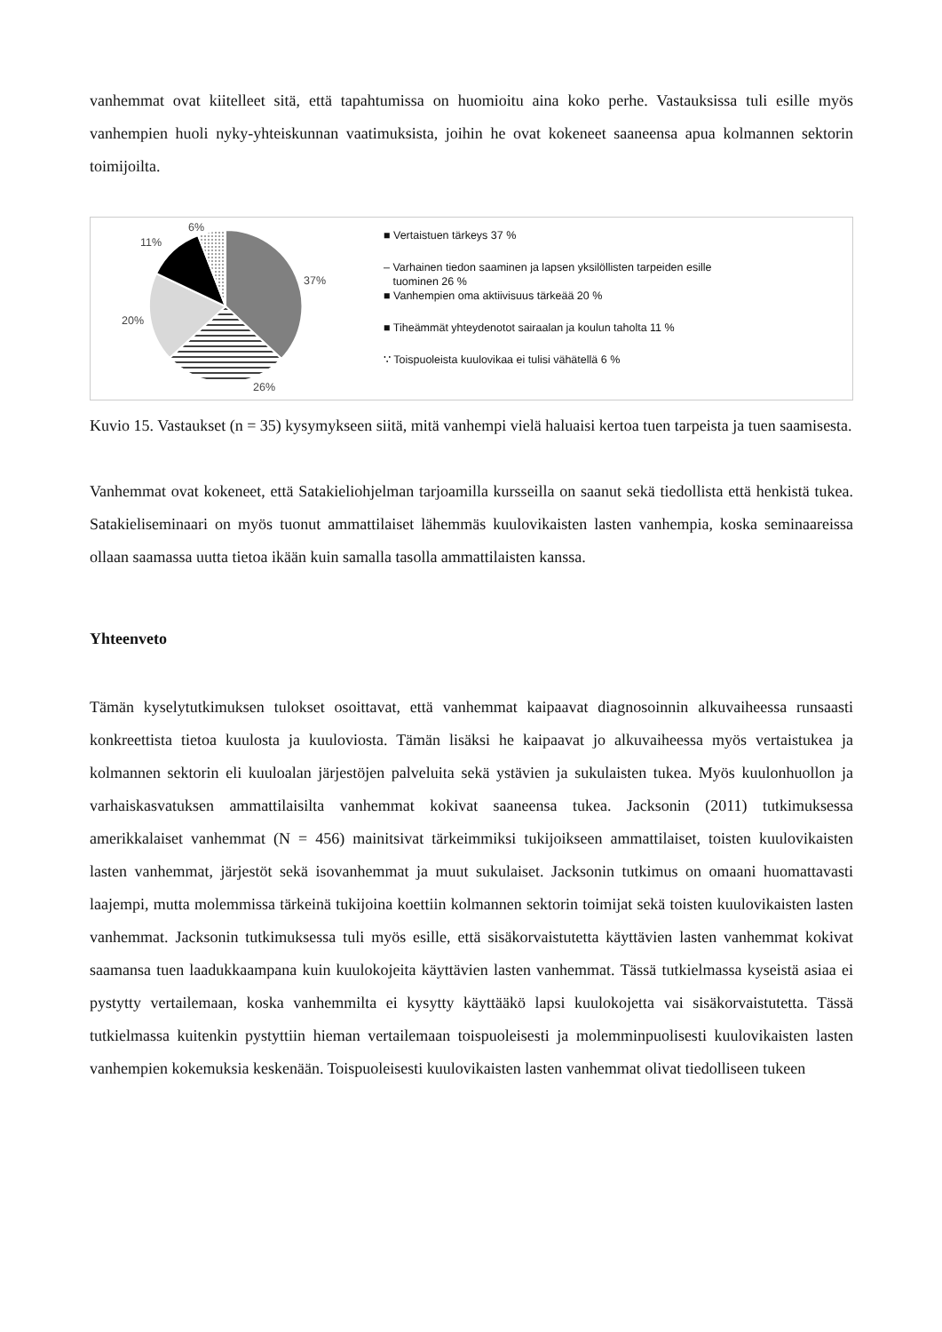vanhemmat ovat kiitelleet sitä, että tapahtumissa on huomioitu aina koko perhe. Vastauksissa tuli esille myös vanhempien huoli nyky-yhteiskunnan vaatimuksista, joihin he ovat kokeneet saaneensa apua kolmannen sektorin toimijoilta.
6%
11%
37%
20%
26%
■ Vertaistuen tärkeys 37 %
– Varhainen tiedon saaminen ja lapsen yksilöllisten tarpeiden esille
tuominen 26 %
■ Vanhempien oma aktiivisuus tärkeää 20 %
■ Tiheämmät yhteydenotot sairaalan ja koulun taholta 11 %
∵ Toispuoleista kuulovikaa ei tulisi vähätellä 6 %
Kuvio 15. Vastaukset (n = 35) kysymykseen siitä, mitä vanhempi vielä haluaisi kertoa tuen tarpeista ja tuen saamisesta.
Vanhemmat ovat kokeneet, että Satakieliohjelman tarjoamilla kursseilla on saanut sekä tiedollista että henkistä tukea. Satakieliseminaari on myös tuonut ammattilaiset lähemmäs kuulovikaisten lasten vanhempia, koska seminaareissa ollaan saamassa uutta tietoa ikään kuin samalla tasolla ammattilaisten kanssa.
Yhteenveto
Tämän kyselytutkimuksen tulokset osoittavat, että vanhemmat kaipaavat diagnosoinnin alkuvaiheessa runsaasti konkreettista tietoa kuulosta ja kuuloviosta. Tämän lisäksi he kaipaavat jo alkuvaiheessa myös vertaistukea ja kolmannen sektorin eli kuuloalan järjestöjen palveluita sekä ystävien ja sukulaisten tukea. Myös kuulonhuollon ja varhaiskasvatuksen ammattilaisilta vanhemmat kokivat saaneensa tukea. Jacksonin (2011) tutkimuksessa amerikkalaiset vanhemmat (N = 456) mainitsivat tärkeimmiksi tukijoikseen ammattilaiset, toisten kuulovikaisten lasten vanhemmat, järjestöt sekä isovanhemmat ja muut sukulaiset. Jacksonin tutkimus on omaani huomattavasti laajempi, mutta molemmissa tärkeinä tukijoina koettiin kolmannen sektorin toimijat sekä toisten kuulovikaisten lasten vanhemmat. Jacksonin tutkimuksessa tuli myös esille, että sisäkorvaistutetta käyttävien lasten vanhemmat kokivat saamansa tuen laadukkaampana kuin kuulokojeita käyttävien lasten vanhemmat. Tässä tutkielmassa kyseistä asiaa ei pystytty vertailemaan, koska vanhemmilta ei kysytty käyttääkö lapsi kuulokojetta vai sisäkorvaistutetta. Tässä tutkielmassa kuitenkin pystyttiin hieman vertailemaan toispuoleisesti ja molemminpuolisesti kuulovikaisten lasten vanhempien kokemuksia keskenään. Toispuoleisesti kuulovikaisten lasten vanhemmat olivat tiedolliseen tukeen